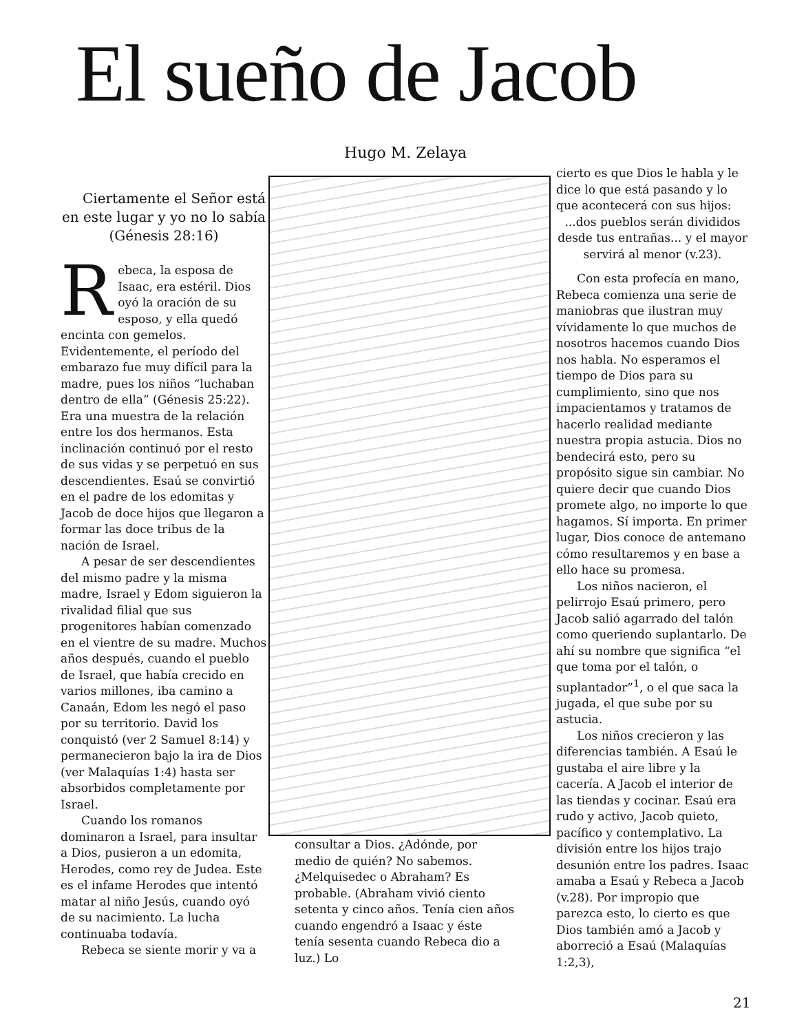El sueño de Jacob Hugo M. Zelaya
Ciertamente el Señor está en este lugar y yo no lo sabía (Génesis 28:16)
Rebeca, la esposa de Isaac, era estéril. Dios oyó la oración de su esposo, y ella quedó encinta con gemelos. Evidentemente, el período del embarazo fue muy difícil para la madre, pues los niños “luchaban dentro de ella” (Génesis 25:22). Era una muestra de la relación entre los dos hermanos. Esta inclinación continuó por el resto de sus vidas y se perpetuó en sus descendientes. Esaú se convirtió en el padre de los edomitas y Jacob de doce hijos que llegaron a formar las doce tribus de la nación de Israel.
A pesar de ser descendientes del mismo padre y la misma madre, Israel y Edom siguieron la rivalidad filial que sus progenitores habían comenzado en el vientre de su madre. Muchos años después, cuando el pueblo de Israel, que había crecido en varios millones, iba camino a Canaán, Edom les negó el paso por su territorio. David los conquistó (ver 2 Samuel 8:14) y permanecieron bajo la ira de Dios (ver Malaquías 1:4) hasta ser absorbidos completamente por Israel.
Cuando los romanos dominaron a Israel, para insultar a Dios, pusieron a un edomita, Herodes, como rey de Judea. Este es el infame Herodes que intentó matar al niño Jesús, cuando oyó de su nacimiento. La lucha continuaba todavía.
Rebeca se siente morir y va a
cierto es que Dios le habla y le dice lo que está pasando y lo que acontecerá con sus hijos:
...dos pueblos serán divididos desde tus entrañas... y el mayor servirá al menor (v.23).
Con esta profecía en mano, Rebeca comienza una serie de maniobras que ilustran muy vívidamente lo que muchos de nosotros hacemos cuando Dios nos habla. No esperamos el tiempo de Dios para su cumplimiento, sino que nos impacientamos y tratamos de hacerlo realidad mediante nuestra propia astucia. Dios no bendecirá esto, pero su propósito sigue sin cambiar. No quiere decir que cuando Dios promete algo, no importe lo que hagamos. Sí importa. En primer lugar, Dios conoce de antemano cómo resultaremos y en base a ello hace su promesa.
Los niños nacieron, el pelirrojo Esaú primero, pero Jacob salió agarrado del talón como queriendo suplantarlo. De ahí su nombre que significa “el que toma por el talón, o suplantador”<sup>1</sup>, o el que saca la jugada, el que sube por su astucia.
Los niños crecieron y las diferencias también. A Esaú le gustaba el aire libre y la cacería. A Jacob el interior de las tiendas y cocinar. Esaú era rudo y activo, Jacob quieto, pacífico y contemplativo. La división entre los hijos trajo desunión entre los padres. Isaac amaba a Esaú y Rebeca a Jacob (v.28). Por impropio que parezca esto, lo cierto es que Dios también amó a Jacob y aborreció a Esaú (Malaquías 1:2,3),
consultar a Dios. ¿Adónde, por medio de quién? No sabemos. ¿Melquisedec o Abraham? Es probable. (Abraham vivió ciento setenta y cinco años. Tenía cien años cuando engendró a Isaac y éste tenía sesenta cuando Rebeca dio a luz.) Lo
21